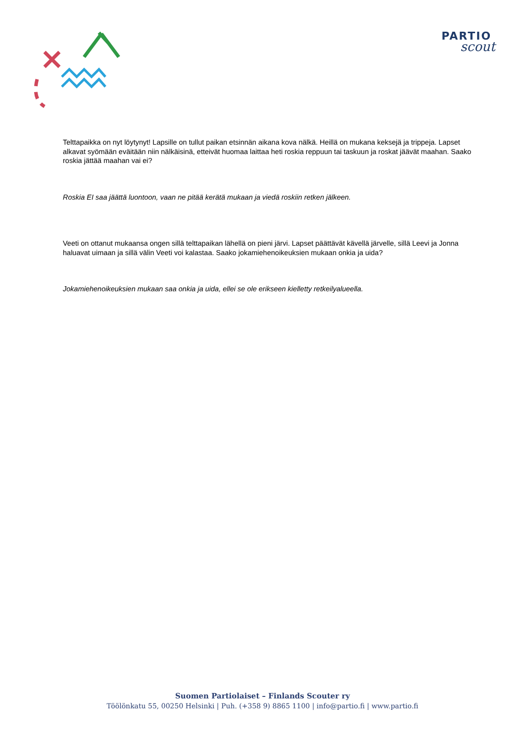PARTIO
scout
Telttapaikka on nyt löytynyt! Lapsille on tullut paikan etsinnän aikana kova nälkä. Heillä on mukana keksejä ja trippeja. Lapset alkavat syömään eväitään niin nälkäisinä, etteivät huomaa laittaa heti roskia reppuun tai taskuun ja roskat jäävät maahan. Saako roskia jättää maahan vai ei?
Roskia EI saa jäättä luontoon, vaan ne pitää kerätä mukaan ja viedä roskiin retken jälkeen.
Veeti on ottanut mukaansa ongen sillä telttapaikan lähellä on pieni järvi. Lapset päättävät kävellä järvelle, sillä Leevi ja Jonna haluavat uimaan ja sillä välin Veeti voi kalastaa. Saako jokamiehenoikeuksien mukaan onkia ja uida?
Jokamiehenoikeuksien mukaan saa onkia ja uida, ellei se ole erikseen kielletty retkeilyalueella.
Suomen Partiolaiset – Finlands Scouter ry
Töölönkatu 55, 00250 Helsinki | Puh. (+358 9) 8865 1100 | info@partio.fi | www.partio.fi